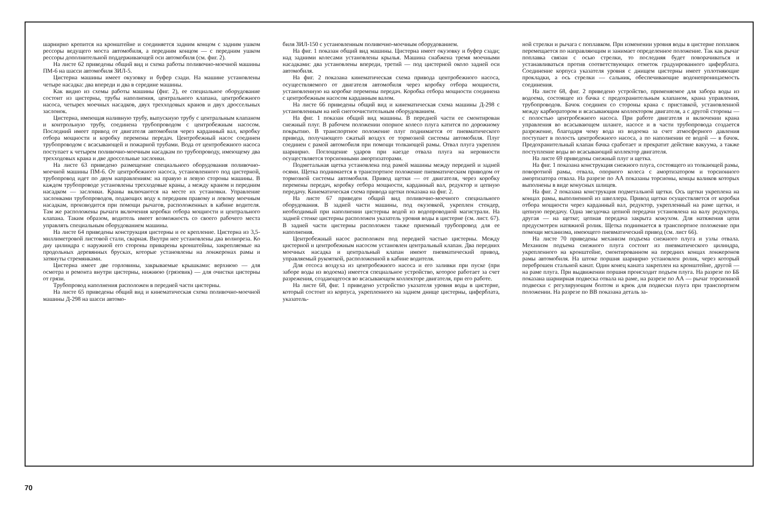шарнирно крепится на кронштейне и соединяется задним концом с задним ушком рессоры ведущего моста автомобиля, а передним концом — с передним ушком рессоры дополнительной поддерживающей оси автомобиля (см. фиг. 2).
На листе 62 приведены общий вид и схема работы поливочно-моечной машины ПМ-6 на шасси автомобиля ЗИЛ-5.
Цистерна машины имеет окузовку и буфер сзади. На машине установлены четыре насадка: два впереди и два в середине машины.
Как видно из схемы работы машины (фиг. 2), ее специальное оборудование состоит из цистерны, трубы наполнения, центрального клапана, центробежного насоса, четырех моечных насадков, двух трехходовых кранов и двух дроссельных заслонок.
Цистерна, имеющая наливную трубу, выпускную трубу с центральным клапаном и контрольную трубу, соединена трубопроводом с центробежным насосом. Последний имеет привод от двигателя автомобиля через карданный вал, коробку отбора мощности и коробку перемены передач. Центробежный насос соединен трубопроводом с всасывающей и пожарной трубами. Вода от центробежного насоса поступает к четырем поливочно-моечным насадкам по трубопроводу, имеющему два трехходовых крана и две дроссельные заслонки.
На листе 63 приведено размещение специального оборудования поливочно-моечной машины ПМ-6. От центробежного насоса, установленного под цистерной, трубопровод идет по двум направлениям: на правую и левую стороны машины. В каждом трубопроводе установлены трехходовые краны, а между краном и передним насадком — заслонки. Краны включаются на месте их установки. Управление заслонками трубопроводов, подающих воду к передним правому и левому моечным насадкам, производится при помощи рычагов, расположенных в кабине водителя. Там же расположены рычаги включения коробки отбора мощности и центрального клапана. Таким образом, водитель имеет возможность со своего рабочего места управлять специальным оборудованием машины.
На листе 64 приведены конструкция цистерны и ее крепление. Цистерна из 3,5-миллиметровой листовой стали, сварная. Внутри нее установлены два волнореза. Ко дну цилиндра с наружной его стороны приварены кронштейны, закрепляемые на продольных деревянных брусках, которые установлены на лонжеронах рамы и затянуты стремянками.
Цистерна имеет две горловины, закрываемые крышками: верхнюю — для осмотра и ремонта внутри цистерны, нижнюю (грязевик) — для очистки цистерны от грязи.
Трубопровод наполнения расположен в передней части цистерны.
На листе 65 приведены общий вид и кинематическая схема поливочно-моечной машины Д-298 на шасси автомо-
биля ЗИЛ-150 с установленным поливочно-моечным оборудованием.
На фиг. 1 показан общий вид машины. Цистерна имеет окузовку и буфер сзади; над задними колесами установлены крылья. Машина снабжена тремя моечными насадками: два установлены впереди, третий — под цистерной около задней оси автомобиля.
На фиг. 2 показана кинематическая схема привода центробежного насоса, осуществляемого от двигателя автомобиля через коробку отбора мощности, установленную на коробке перемены передач. Коробка отбора мощности соединена с центробежным насосом карданным валом.
На листе 66 приведены общий вид и кинематическая схема машины Д-298 с установленным на ней снегоочистительным оборудованием.
На фиг. 1 показан общий вид машины. В передней части ее смонтирован снежный плуг. В рабочем положении опорное колесо плуга катится по дорожному покрытию. В транспортное положение плуг поднимается от пневматического привода, получающего сжатый воздух от тормозной системы автомобиля. Плуг соединен с рамой автомобиля при помощи толкающей рамы. Отвал плуга укреплен шарнирно. Поглощение ударов при наезде отвала плуга на неровности осуществляется торсионными амортизаторами.
Подметальная щетка установлена под рамой машины между передней и задней осями. Щетка поднимается в транспортное положение пневматическим приводом от тормозной системы автомобиля. Привод щетки — от двигателя, через коробку перемены передач, коробку отбора мощности, карданный вал, редуктор и цепную передачу. Кинематическая схема привода щетки показана на фиг. 2.
На листе 67 приведен общий вид поливочно-моечного специального оборудования. В задней части машины, под окузовкой, укреплен стендер, необходимый при наполнении цистерны водой из водопроводной магистрали. На задней стенке цистерны расположен указатель уровня воды в цистерне (см. лист. 67). В задней части цистерны расположен также приемный трубопровод для ее наполнения.
Центробежный насос расположен под передней частью цистерны. Между цистерной и центробежным насосом установлен центральный клапан. Два передних моечных насадка и центральный клапан имеют пневматический привод, управляемый рукояткой, расположенной в кабине водителя.
Для отсоса воздуха из центробежного насоса и его заливки при пуске (при заборе воды из водоема) имеется специальное устройство, которое работает за счет разрежения, создающегося во всасывающем коллекторе двигателя, при его работе.
На листе 68, фиг. 1 приведено устройство указателя уровня воды в цистерне, который состоит из корпуса, укрепленного на заднем днище цистерны, циферблата, указатель-
ной стрелки и рычага с поплавком. При изменении уровня воды в цистерне поплавок перемещается по направляющим и занимает определенное положение. Так как рычаг поплавка связан с осью стрелки, то последняя будет поворачиваться и устанавливаться против соответствующих отметок градуированного циферблата. Соединение корпуса указателя уровня с днищем цистерны имеет уплотняющие прокладки, а ось стрелки — сальник, обеспечивающие водонепроницаемость соединения.
На листе 68, фиг. 2 приведено устройство, применяемое для забора воды из водоема, состоящее из бачка с предохранительным клапаном, крана управления, трубопроводов. Бачок соединен со стороны крана с приставкой, установленной между карбюратором и всасывающим коллектором двигателя, а с другой стороны — с полостью центробежного насоса. При работе двигателя и включении крана управления во всасывающем шланге, насосе и в части трубопровода создается разрежение, благодаря чему вода из водоема за счет атмосферного давления поступает в полость центробежного насоса, а по наполнении ее водой — в бачок. Предохранительный клапан бачка сработает и прекратит действие вакуума, а также поступление воды во всасывающий коллектор двигателя.
На листе 69 приведены снежный плуг и щетка.
На фиг. 1 показана конструкция снежного плуга, состоящего из толкающей рамы, поворотной рамы, отвала, опорного колеса с амортизатором и торсионного амортизатора отвала. На разрезе по АА показаны торсионы, концы валиков которых выполнены в виде конусных шлицев.
На фиг. 2 показана конструкция подметальной щетки. Ось щетки укреплена на концах рамы, выполненной из швеллера. Привод щетки осуществляется от коробки отбора мощности через карданный вал, редуктор, укрепленный на раме щетки, и цепную передачу. Одна звездочка цепной передачи установлена на валу редуктора, другая — на щетке; цепная передача закрыта кожухом. Для натяжения цепи предусмотрен натяжной ролик. Щетка поднимается в транспортное положение при помощи механизма, имеющего пневматический привод (см. лист 66).
На листе 70 приведены механизм подъема снежного плуга и узлы отвала. Механизм подъема снежного плуга состоит из пневматического цилиндра, укрепленного на кронштейне, смонтированном на передних концах лонжеронов рамы автомобиля. На штоке поршня шарнирно установлен ролик, через который переброшен стальной канат. Один конец каната закреплен на кронштейне, другой — на раме плуга. При выдвижении поршня происходит подъем плуга. На разрезе по ББ показана шарнирная подвеска отвала на раме, на разрезе по АА — рычаг торсионной подвески с регулирующим болтом и крюк для подвески плуга при транспортном положении. На разрезе по ВВ показана деталь за-
70